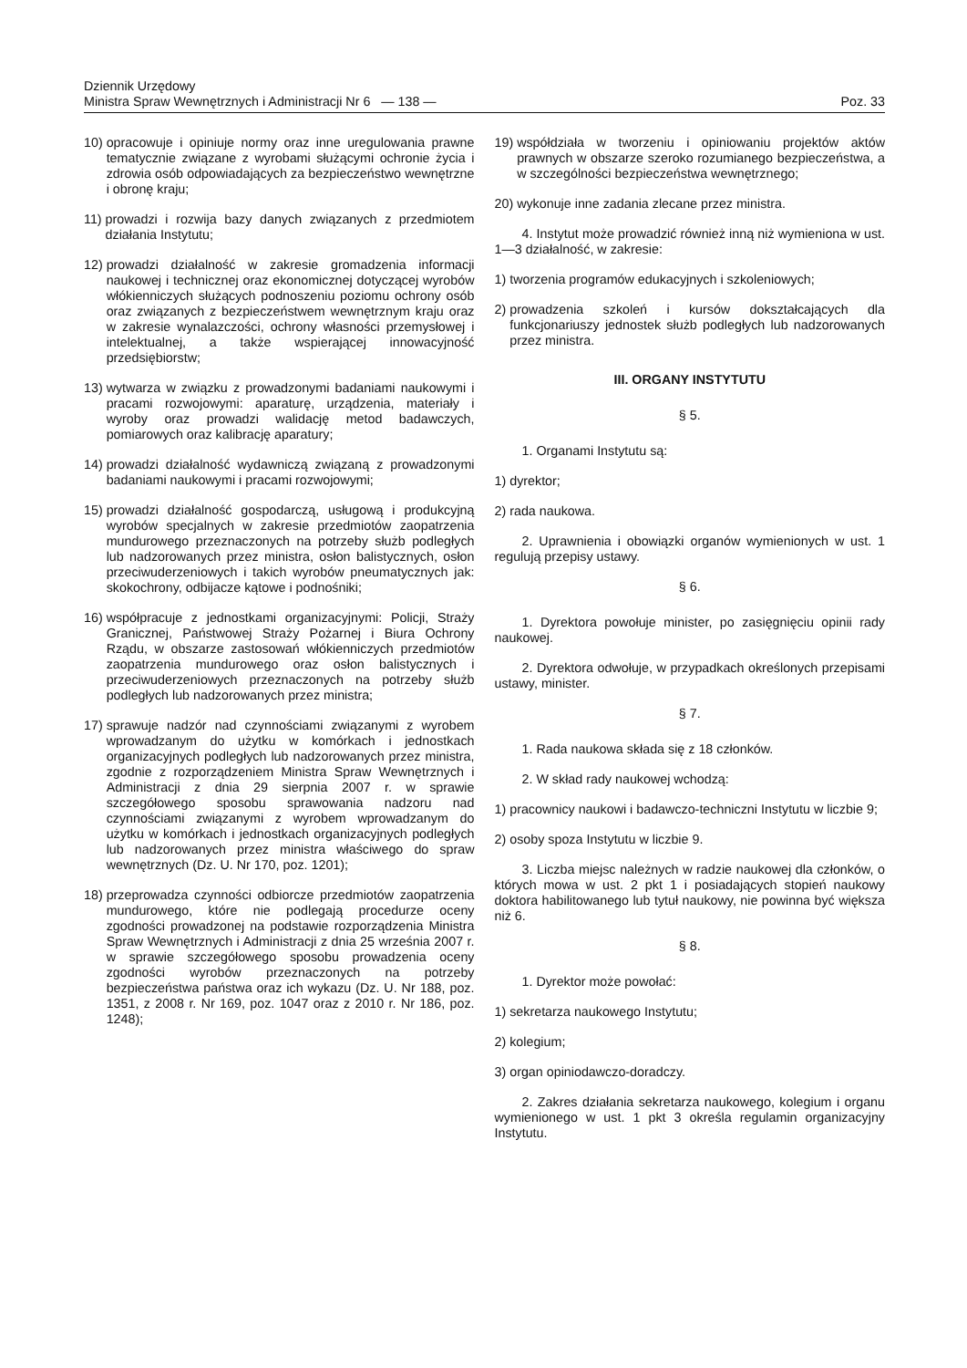Dziennik Urzędowy
Ministra Spraw Wewnętrznych i Administracji Nr 6 — 138 —
Poz. 33
10) opracowuje i opiniuje normy oraz inne uregulowania prawne tematycznie związane z wyrobami służącymi ochronie życia i zdrowia osób odpowiadających za bezpieczeństwo wewnętrzne i obronę kraju;
11) prowadzi i rozwija bazy danych związanych z przedmiotem działania Instytutu;
12) prowadzi działalność w zakresie gromadzenia informacji naukowej i technicznej oraz ekonomicznej dotyczącej wyrobów włókienniczych służących podnoszeniu poziomu ochrony osób oraz związanych z bezpieczeństwem wewnętrznym kraju oraz w zakresie wynalazczości, ochrony własności przemysłowej i intelektualnej, a także wspierającej innowacyjność przedsiębiorstw;
13) wytwarza w związku z prowadzonymi badaniami naukowymi i pracami rozwojowymi: aparaturę, urządzenia, materiały i wyroby oraz prowadzi walidację metod badawczych, pomiarowych oraz kalibrację aparatury;
14) prowadzi działalność wydawniczą związaną z prowadzonymi badaniami naukowymi i pracami rozwojowymi;
15) prowadzi działalność gospodarczą, usługową i produkcyjną wyrobów specjalnych w zakresie przedmiotów zaopatrzenia mundurowego przeznaczonych na potrzeby służb podległych lub nadzorowanych przez ministra, osłon balistycznych, osłon przeciwuderzeniowych i takich wyrobów pneumatycznych jak: skokochrony, odbijacze kątowe i podnośniki;
16) współpracuje z jednostkami organizacyjnymi: Policji, Straży Granicznej, Państwowej Straży Pożarnej i Biura Ochrony Rządu, w obszarze zastosowań włókienniczych przedmiotów zaopatrzenia mundurowego oraz osłon balistycznych i przeciwuderzeniowych przeznaczonych na potrzeby służb podległych lub nadzorowanych przez ministra;
17) sprawuje nadzór nad czynnościami związanymi z wyrobem wprowadzanym do użytku w komórkach i jednostkach organizacyjnych podległych lub nadzorowanych przez ministra, zgodnie z rozporządzeniem Ministra Spraw Wewnętrznych i Administracji z dnia 29 sierpnia 2007 r. w sprawie szczegółowego sposobu sprawowania nadzoru nad czynnościami związanymi z wyrobem wprowadzanym do użytku w komórkach i jednostkach organizacyjnych podległych lub nadzorowanych przez ministra właściwego do spraw wewnętrznych (Dz. U. Nr 170, poz. 1201);
18) przeprowadza czynności odbiorcze przedmiotów zaopatrzenia mundurowego, które nie podlegają procedurze oceny zgodności prowadzonej na podstawie rozporządzenia Ministra Spraw Wewnętrznych i Administracji z dnia 25 września 2007 r. w sprawie szczegółowego sposobu prowadzenia oceny zgodności wyrobów przeznaczonych na potrzeby bezpieczeństwa państwa oraz ich wykazu (Dz. U. Nr 188, poz. 1351, z 2008 r. Nr 169, poz. 1047 oraz z 2010 r. Nr 186, poz. 1248);
19) współdziała w tworzeniu i opiniowaniu projektów aktów prawnych w obszarze szeroko rozumianego bezpieczeństwa, a w szczególności bezpieczeństwa wewnętrznego;
20) wykonuje inne zadania zlecane przez ministra.
4. Instytut może prowadzić również inną niż wymieniona w ust. 1—3 działalność, w zakresie:
1) tworzenia programów edukacyjnych i szkoleniowych;
2) prowadzenia szkoleń i kursów dokształcających dla funkcjonariuszy jednostek służb podległych lub nadzorowanych przez ministra.
III. ORGANY INSTYTUTU
§ 5.
1. Organami Instytutu są:
1) dyrektor;
2) rada naukowa.
2. Uprawnienia i obowiązki organów wymienionych w ust. 1 regulują przepisy ustawy.
§ 6.
1. Dyrektora powołuje minister, po zasięgnięciu opinii rady naukowej.
2. Dyrektora odwołuje, w przypadkach określonych przepisami ustawy, minister.
§ 7.
1. Rada naukowa składa się z 18 członków.
2. W skład rady naukowej wchodzą:
1) pracownicy naukowi i badawczo-techniczni Instytutu w liczbie 9;
2) osoby spoza Instytutu w liczbie 9.
3. Liczba miejsc należnych w radzie naukowej dla członków, o których mowa w ust. 2 pkt 1 i posiadających stopień naukowy doktora habilitowanego lub tytuł naukowy, nie powinna być większa niż 6.
§ 8.
1. Dyrektor może powołać:
1) sekretarza naukowego Instytutu;
2) kolegium;
3) organ opiniodawczo-doradczy.
2. Zakres działania sekretarza naukowego, kolegium i organu wymienionego w ust. 1 pkt 3 określa regulamin organizacyjny Instytutu.